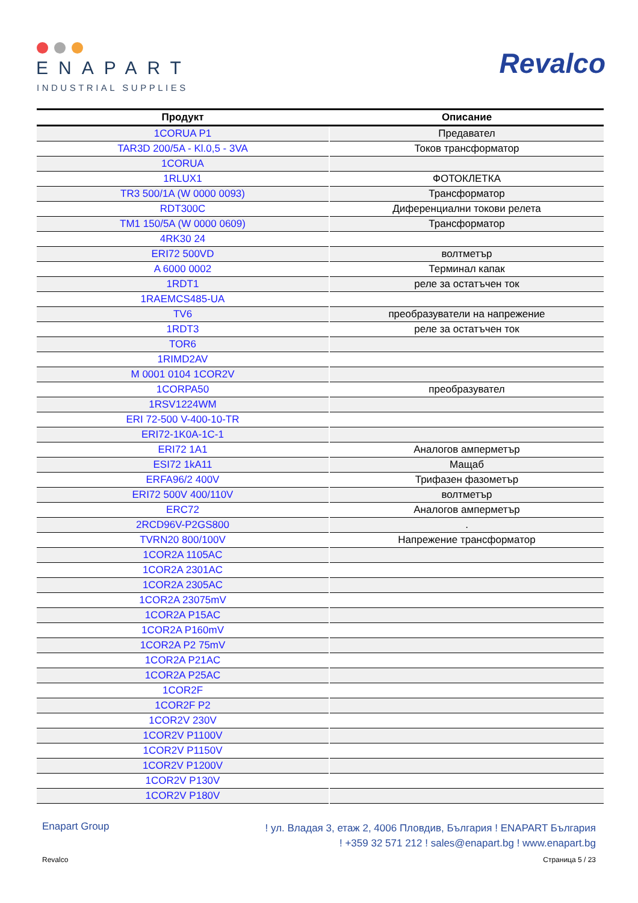ENAPART
INDUSTRIAL SUPPLIES
Revalco
| Продукт | Описание |
| --- | --- |
| 1CORUA P1 | Предавател |
| TAR3D 200/5A - Kl.0,5 - 3VA | Токов трансформатор |
| 1CORUA | |
| 1RLUX1 | ФОТОКЛЕТКА |
| TR3 500/1A (W 0000 0093) | Трансформатор |
| RDT300C | Диференциални токови релета |
| TM1 150/5A (W 0000 0609) | Трансформатор |
| 4RK30 24 | |
| ERI72 500VD | волтметър |
| A 6000 0002 | Терминал капак |
| 1RDT1 | реле за остатъчен ток |
| 1RAEMCS485-UA | |
| TV6 | преобразуватели на напрежение |
| 1RDT3 | реле за остатъчен ток |
| TOR6 | |
| 1RIMD2AV | |
| M 0001 0104 1COR2V | |
| 1CORPA50 | преобразувател |
| 1RSV1224WM | |
| ERI 72-500 V-400-10-TR | |
| ERI72-1K0A-1C-1 | |
| ERI72 1A1 | Аналогов амперметър |
| ESI72 1kA11 | Мащаб |
| ERFA96/2 400V | Трифазен фазометър |
| ERI72 500V 400/110V | волтметър |
| ERC72 | Аналогов амперметър |
| 2RCD96V-P2GS800 | . |
| TVRN20 800/100V | Напрежение трансформатор |
| 1COR2A 1105AC | |
| 1COR2A 2301AC | |
| 1COR2A 2305AC | |
| 1COR2A 23075mV | |
| 1COR2A P15AC | |
| 1COR2A P160mV | |
| 1COR2A P2 75mV | |
| 1COR2A P21AC | |
| 1COR2A P25AC | |
| 1COR2F | |
| 1COR2F P2 | |
| 1COR2V 230V | |
| 1COR2V P1100V | |
| 1COR2V P1150V | |
| 1COR2V P1200V | |
| 1COR2V P130V | |
| 1COR2V P180V | |
Enapart Group
! ул. Владая 3, етаж 2, 4006 Пловдив, България ! ENAPART България
! +359 32 571 212 ! sales@enapart.bg ! www.enapart.bg
Revalco Страница 5 / 23